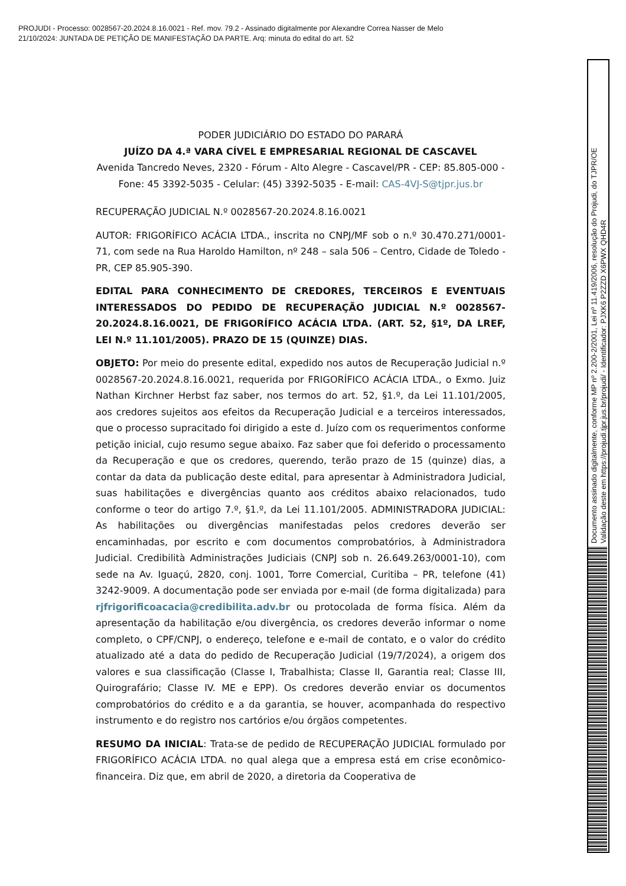PROJUDI - Processo: 0028567-20.2024.8.16.0021 - Ref. mov. 79.2 - Assinado digitalmente por Alexandre Correa Nasser de Melo
21/10/2024: JUNTADA DE PETIÇÃO DE MANIFESTAÇÃO DA PARTE. Arq: minuta do edital do art. 52
PODER JUDICIÁRIO DO ESTADO DO PARARÁ
JUÍZO DA 4.ª VARA CÍVEL E EMPRESARIAL REGIONAL DE CASCAVEL
Avenida Tancredo Neves, 2320 - Fórum - Alto Alegre - Cascavel/PR - CEP: 85.805-000 - Fone: 45 3392-5035 - Celular: (45) 3392-5035 - E-mail: CAS-4VJ-S@tjpr.jus.br
RECUPERAÇÃO JUDICIAL N.º 0028567-20.2024.8.16.0021
AUTOR: FRIGORÍFICO ACÁCIA LTDA., inscrita no CNPJ/MF sob o n.º 30.470.271/0001-71, com sede na Rua Haroldo Hamilton, nº 248 – sala 506 – Centro, Cidade de Toledo - PR, CEP 85.905-390.
EDITAL PARA CONHECIMENTO DE CREDORES, TERCEIROS E EVENTUAIS INTERESSADOS DO PEDIDO DE RECUPERAÇÃO JUDICIAL N.º 0028567-20.2024.8.16.0021, DE FRIGORÍFICO ACÁCIA LTDA. (ART. 52, §1º, DA LREF, LEI N.º 11.101/2005). PRAZO DE 15 (QUINZE) DIAS.
OBJETO: Por meio do presente edital, expedido nos autos de Recuperação Judicial n.º 0028567-20.2024.8.16.0021, requerida por FRIGORÍFICO ACÁCIA LTDA., o Exmo. Juiz Nathan Kirchner Herbst faz saber, nos termos do art. 52, §1.º, da Lei 11.101/2005, aos credores sujeitos aos efeitos da Recuperação Judicial e a terceiros interessados, que o processo supracitado foi dirigido a este d. Juízo com os requerimentos conforme petição inicial, cujo resumo segue abaixo. Faz saber que foi deferido o processamento da Recuperação e que os credores, querendo, terão prazo de 15 (quinze) dias, a contar da data da publicação deste edital, para apresentar à Administradora Judicial, suas habilitações e divergências quanto aos créditos abaixo relacionados, tudo conforme o teor do artigo 7.º, §1.º, da Lei 11.101/2005. ADMINISTRADORA JUDICIAL: As habilitações ou divergências manifestadas pelos credores deverão ser encaminhadas, por escrito e com documentos comprobatórios, à Administradora Judicial. Credibilità Administrações Judiciais (CNPJ sob n. 26.649.263/0001-10), com sede na Av. Iguaçú, 2820, conj. 1001, Torre Comercial, Curitiba – PR, telefone (41) 3242-9009. A documentação pode ser enviada por e-mail (de forma digitalizada) para rjfrigorificoacacia@credibilita.adv.br ou protocolada de forma física. Além da apresentação da habilitação e/ou divergência, os credores deverão informar o nome completo, o CPF/CNPJ, o endereço, telefone e e-mail de contato, e o valor do crédito atualizado até a data do pedido de Recuperação Judicial (19/7/2024), a origem dos valores e sua classificação (Classe I, Trabalhista; Classe II, Garantia real; Classe III, Quirografário; Classe IV. ME e EPP). Os credores deverão enviar os documentos comprobatórios do crédito e a da garantia, se houver, acompanhada do respectivo instrumento e do registro nos cartórios e/ou órgãos competentes.
RESUMO DA INICIAL: Trata-se de pedido de RECUPERAÇÃO JUDICIAL formulado por FRIGORÍFICO ACÁCIA LTDA. no qual alega que a empresa está em crise econômico-financeira. Diz que, em abril de 2020, a diretoria da Cooperativa de
Documento assinado digitalmente, conforme MP nº 2.200-2/2001, Lei nº 11.419/2006, resolução do Projudi, do TJPR/OE
Validação deste em https://projudi.tjpr.jus.br/projudi/ - Identificador: PJXK6 P2ZZD X6PWX QHD4R